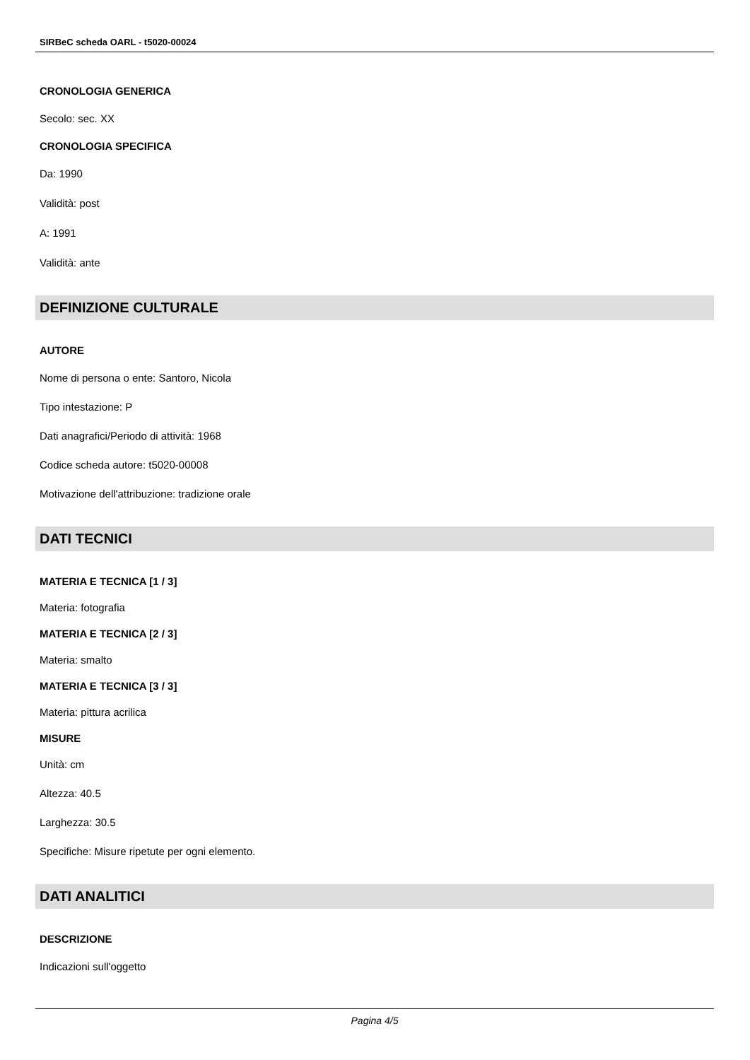SIRBeC scheda OARL - t5020-00024
CRONOLOGIA GENERICA
Secolo: sec. XX
CRONOLOGIA SPECIFICA
Da: 1990
Validità: post
A: 1991
Validità: ante
DEFINIZIONE CULTURALE
AUTORE
Nome di persona o ente: Santoro, Nicola
Tipo intestazione: P
Dati anagrafici/Periodo di attività: 1968
Codice scheda autore: t5020-00008
Motivazione dell'attribuzione: tradizione orale
DATI TECNICI
MATERIA E TECNICA [1 / 3]
Materia: fotografia
MATERIA E TECNICA [2 / 3]
Materia: smalto
MATERIA E TECNICA [3 / 3]
Materia: pittura acrilica
MISURE
Unità: cm
Altezza: 40.5
Larghezza: 30.5
Specifiche: Misure ripetute per ogni elemento.
DATI ANALITICI
DESCRIZIONE
Indicazioni sull'oggetto
Pagina 4/5